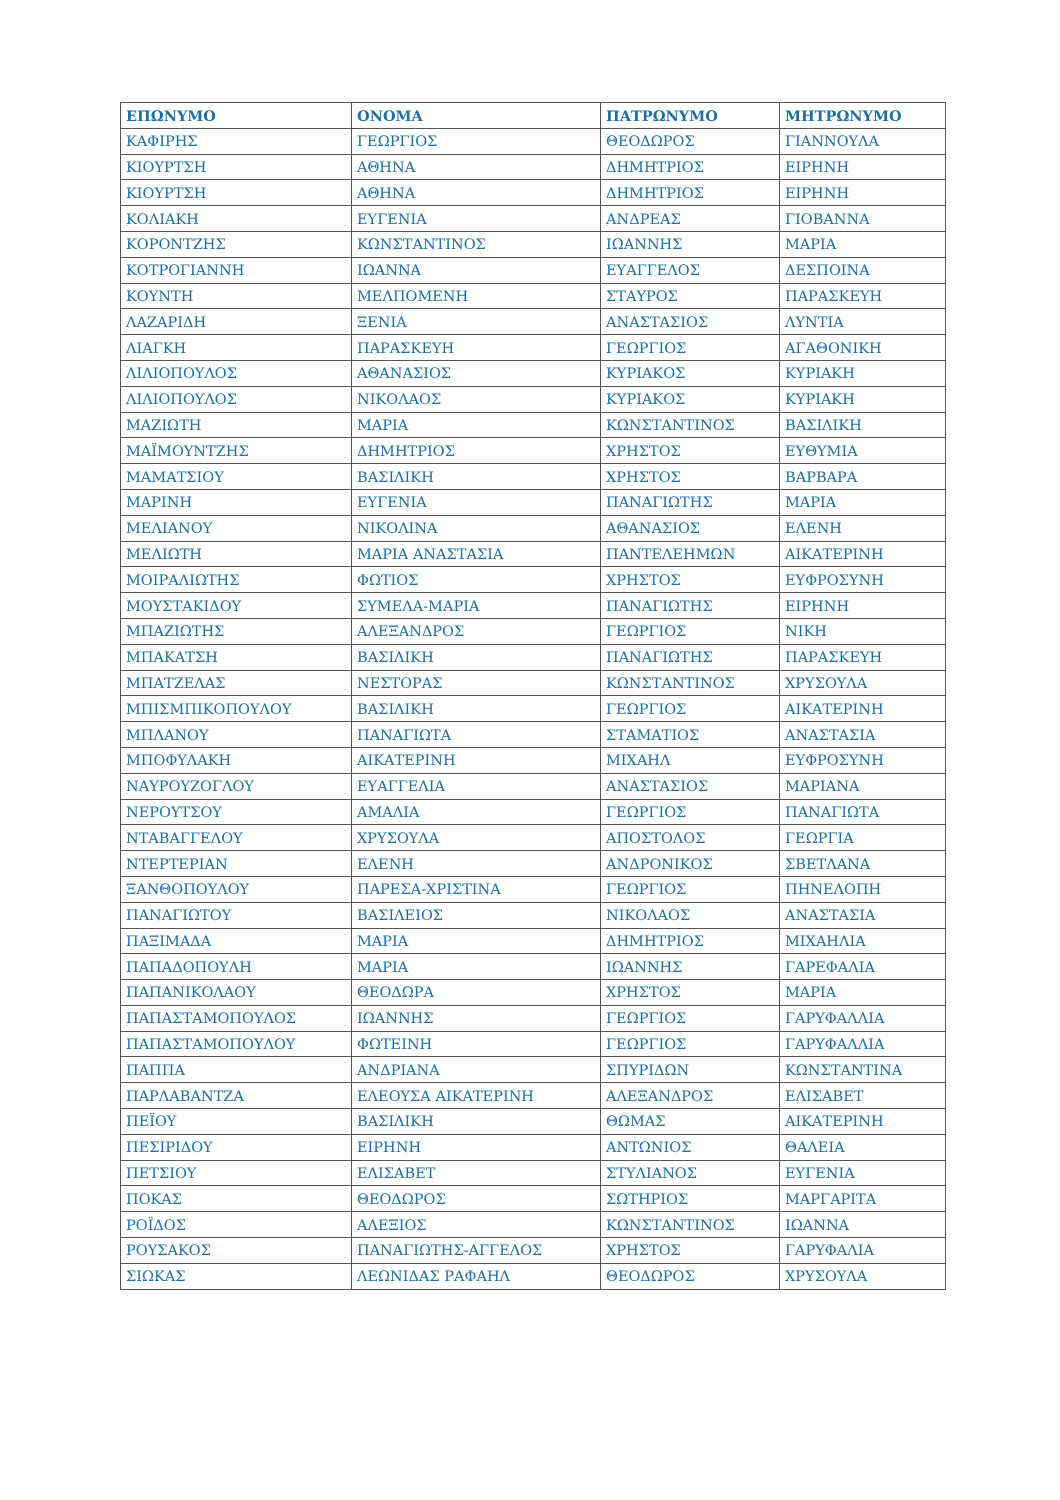| ΕΠΩΝΥΜΟ | ΟΝΟΜΑ | ΠΑΤΡΩΝΥΜΟ | ΜΗΤΡΩΝΥΜΟ |
| --- | --- | --- | --- |
| ΚΑΦΙΡΗΣ | ΓΕΩΡΓΙΟΣ | ΘΕΟΔΩΡΟΣ | ΓΙΑΝΝΟΥΛΑ |
| ΚΙΟΥΡΤΣΗ | ΑΘΗΝΑ | ΔΗΜΗΤΡΙΟΣ | ΕΙΡΗΝΗ |
| ΚΙΟΥΡΤΣΗ | ΑΘΗΝΑ | ΔΗΜΗΤΡΙΟΣ | ΕΙΡΗΝΗ |
| ΚΟΛΙΑΚΗ | ΕΥΓΕΝΙΑ | ΑΝΔΡΕΑΣ | ΓΙΟΒΑΝΝΑ |
| ΚΟΡΟΝΤΖΗΣ | ΚΩΝΣΤΑΝΤΙΝΟΣ | ΙΩΑΝΝΗΣ | ΜΑΡΙΑ |
| ΚΟΤΡΟΓΙΑΝΝΗ | ΙΩΑΝΝΑ | ΕΥΑΓΓΕΛΟΣ | ΔΕΣΠΟΙΝΑ |
| ΚΟΥΝΤΗ | ΜΕΛΠΟΜΕΝΗ | ΣΤΑΥΡΟΣ | ΠΑΡΑΣΚΕΥΗ |
| ΛΑΖΑΡΙΔΗ | ΞΕΝΙΑ | ΑΝΑΣΤΑΣΙΟΣ | ΛΥΝΤΙΑ |
| ΛΙΑΓΚΗ | ΠΑΡΑΣΚΕΥΗ | ΓΕΩΡΓΙΟΣ | ΑΓΑΘΟΝΙΚΗ |
| ΛΙΛΙΟΠΟΥΛΟΣ | ΑΘΑΝΑΣΙΟΣ | ΚΥΡΙΑΚΟΣ | ΚΥΡΙΑΚΗ |
| ΛΙΛΙΟΠΟΥΛΟΣ | ΝΙΚΟΛΑΟΣ | ΚΥΡΙΑΚΟΣ | ΚΥΡΙΑΚΗ |
| ΜΑΖΙΩΤΗ | ΜΑΡΙΑ | ΚΩΝΣΤΑΝΤΙΝΟΣ | ΒΑΣΙΛΙΚΗ |
| ΜΑΪΜΟΥΝΤΖΗΣ | ΔΗΜΗΤΡΙΟΣ | ΧΡΗΣΤΟΣ | ΕΥΘΥΜΙΑ |
| ΜΑΜΑΤΣΙΟΥ | ΒΑΣΙΛΙΚΗ | ΧΡΗΣΤΟΣ | ΒΑΡΒΑΡΑ |
| ΜΑΡΙΝΗ | ΕΥΓΕΝΙΑ | ΠΑΝΑΓΙΩΤΗΣ | ΜΑΡΙΑ |
| ΜΕΛΙΑΝΟΥ | ΝΙΚΟΛΙΝΑ | ΑΘΑΝΑΣΙΟΣ | ΕΛΕΝΗ |
| ΜΕΛΙΩΤΗ | ΜΑΡΙΑ ΑΝΑΣΤΑΣΙΑ | ΠΑΝΤΕΛΕΗΜΩΝ | ΑΙΚΑΤΕΡΙΝΗ |
| ΜΟΙΡΑΛΙΩΤΗΣ | ΦΩΤΙΟΣ | ΧΡΗΣΤΟΣ | ΕΥΦΡΟΣΥΝΗ |
| ΜΟΥΣΤΑΚΙΔΟΥ | ΣΥΜΕΛΑ-ΜΑΡΙΑ | ΠΑΝΑΓΙΩΤΗΣ | ΕΙΡΗΝΗ |
| ΜΠΑΖΙΩΤΗΣ | ΑΛΕΞΑΝΔΡΟΣ | ΓΕΩΡΓΙΟΣ | ΝΙΚΗ |
| ΜΠΑΚΑΤΣΗ | ΒΑΣΙΛΙΚΗ | ΠΑΝΑΓΙΩΤΗΣ | ΠΑΡΑΣΚΕΥΗ |
| ΜΠΑΤΖΕΛΑΣ | ΝΕΣΤΟΡΑΣ | ΚΩΝΣΤΑΝΤΙΝΟΣ | ΧΡΥΣΟΥΛΑ |
| ΜΠΙΣΜΠΙΚΟΠΟΥΛΟΥ | ΒΑΣΙΛΙΚΗ | ΓΕΩΡΓΙΟΣ | ΑΙΚΑΤΕΡΙΝΗ |
| ΜΠΛΑΝΟΥ | ΠΑΝΑΓΙΩΤΑ | ΣΤΑΜΑΤΙΟΣ | ΑΝΑΣΤΑΣΙΑ |
| ΜΠΟΦΥΛΑΚΗ | ΑΙΚΑΤΕΡΙΝΗ | ΜΙΧΑΗΛ | ΕΥΦΡΟΣΥΝΗ |
| ΝΑΥΡΟΥΖΟΓΛΟΥ | ΕΥΑΓΓΕΛΙΑ | ΑΝΑΣΤΑΣΙΟΣ | ΜΑΡΙΑΝΑ |
| ΝΕΡΟΥΤΣΟΥ | ΑΜΑΛΙΑ | ΓΕΩΡΓΙΟΣ | ΠΑΝΑΓΙΩΤΑ |
| ΝΤΑΒΑΓΓΕΛΟΥ | ΧΡΥΣΟΥΛΑ | ΑΠΟΣΤΟΛΟΣ | ΓΕΩΡΓΙΑ |
| ΝΤΕΡΤΕΡΙΑΝ | ΕΛΕΝΗ | ΑΝΔΡΟΝΙΚΟΣ | ΣΒΕΤΛΑΝΑ |
| ΞΑΝΘΟΠΟΥΛΟΥ | ΠΑΡΕΣΑ-ΧΡΙΣΤΙΝΑ | ΓΕΩΡΓΙΟΣ | ΠΗΝΕΛΟΠΗ |
| ΠΑΝΑΓΙΩΤΟΥ | ΒΑΣΙΛΕΙΟΣ | ΝΙΚΟΛΑΟΣ | ΑΝΑΣΤΑΣΙΑ |
| ΠΑΞΙΜΑΔΑ | ΜΑΡΙΑ | ΔΗΜΗΤΡΙΟΣ | ΜΙΧΑΗΛΙΑ |
| ΠΑΠΑΔΟΠΟΥΛΗ | ΜΑΡΙΑ | ΙΩΑΝΝΗΣ | ΓΑΡΕΦΑΛΙΑ |
| ΠΑΠΑΝΙΚΟΛΑΟΥ | ΘΕΟΔΩΡΑ | ΧΡΗΣΤΟΣ | ΜΑΡΙΑ |
| ΠΑΠΑΣΤΑΜΟΠΟΥΛΟΣ | ΙΩΑΝΝΗΣ | ΓΕΩΡΓΙΟΣ | ΓΑΡΥΦΑΛΛΙΑ |
| ΠΑΠΑΣΤΑΜΟΠΟΥΛΟΥ | ΦΩΤΕΙΝΗ | ΓΕΩΡΓΙΟΣ | ΓΑΡΥΦΑΛΛΙΑ |
| ΠΑΠΠΑ | ΑΝΔΡΙΑΝΑ | ΣΠΥΡΙΔΩΝ | ΚΩΝΣΤΑΝΤΙΝΑ |
| ΠΑΡΛΑΒΑΝΤΖΑ | ΕΛΕΟΥΣΑ ΑΙΚΑΤΕΡΙΝΗ | ΑΛΕΞΑΝΔΡΟΣ | ΕΛΙΣΑΒΕΤ |
| ΠΕΪΟΥ | ΒΑΣΙΛΙΚΗ | ΘΩΜΑΣ | ΑΙΚΑΤΕΡΙΝΗ |
| ΠΕΣΙΡΙΔΟΥ | ΕΙΡΗΝΗ | ΑΝΤΩΝΙΟΣ | ΘΑΛΕΙΑ |
| ΠΕΤΣΙΟΥ | ΕΛΙΣΑΒΕΤ | ΣΤΥΛΙΑΝΟΣ | ΕΥΓΕΝΙΑ |
| ΠΟΚΑΣ | ΘΕΟΔΩΡΟΣ | ΣΩΤΗΡΙΟΣ | ΜΑΡΓΑΡΙΤΑ |
| ΡΟΪΔΟΣ | ΑΛΕΞΙΟΣ | ΚΩΝΣΤΑΝΤΙΝΟΣ | ΙΩΑΝΝΑ |
| ΡΟΥΣΑΚΟΣ | ΠΑΝΑΓΙΩΤΗΣ-ΑΓΓΕΛΟΣ | ΧΡΗΣΤΟΣ | ΓΑΡΥΦΑΛΙΑ |
| ΣΙΩΚΑΣ | ΛΕΩΝΙΔΑΣ ΡΑΦΑΗΛ | ΘΕΟΔΩΡΟΣ | ΧΡΥΣΟΥΛΑ |